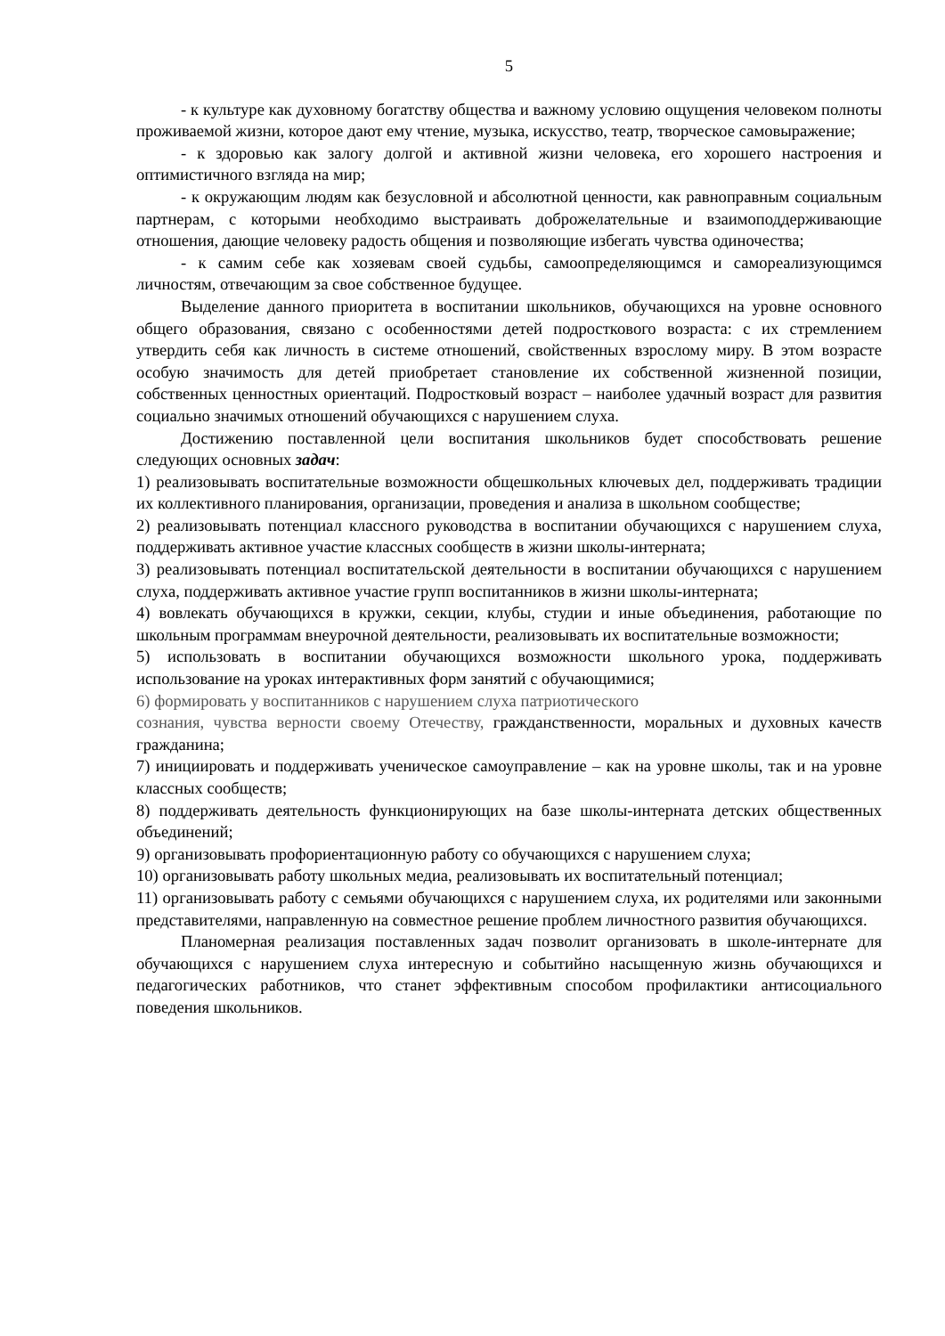5
- к культуре как духовному богатству общества и важному условию ощущения человеком полноты проживаемой жизни, которое дают ему чтение, музыка, искусство, театр, творческое самовыражение;
- к здоровью как залогу долгой и активной жизни человека, его хорошего настроения и оптимистичного взгляда на мир;
- к окружающим людям как безусловной и абсолютной ценности, как равноправным социальным партнерам, с которыми необходимо выстраивать доброжелательные и взаимоподдерживающие отношения, дающие человеку радость общения и позволяющие избегать чувства одиночества;
- к самим себе как хозяевам своей судьбы, самоопределяющимся и самореализующимся личностям, отвечающим за свое собственное будущее.
Выделение данного приоритета в воспитании школьников, обучающихся на уровне основного общего образования, связано с особенностями детей подросткового возраста: с их стремлением утвердить себя как личность в системе отношений, свойственных взрослому миру. В этом возрасте особую значимость для детей приобретает становление их собственной жизненной позиции, собственных ценностных ориентаций. Подростковый возраст – наиболее удачный возраст для развития социально значимых отношений обучающихся с нарушением слуха.
Достижению поставленной цели воспитания школьников будет способствовать решение следующих основных задач:
1) реализовывать воспитательные возможности общешкольных ключевых дел, поддерживать традиции их коллективного планирования, организации, проведения и анализа в школьном сообществе;
2) реализовывать потенциал классного руководства в воспитании обучающихся с нарушением слуха, поддерживать активное участие классных сообществ в жизни школы-интерната;
3) реализовывать потенциал воспитательской деятельности в воспитании обучающихся с нарушением слуха, поддерживать активное участие групп воспитанников в жизни школы-интерната;
4) вовлекать обучающихся в кружки, секции, клубы, студии и иные объединения, работающие по школьным программам внеурочной деятельности, реализовывать их воспитательные возможности;
5) использовать в воспитании обучающихся возможности школьного урока, поддерживать использование на уроках интерактивных форм занятий с обучающимися;
6) формировать у воспитанников с нарушением слуха патриотического
сознания, чувства верности своему Отечеству, гражданственности, моральных и духовных качеств гражданина;
7) инициировать и поддерживать ученическое самоуправление – как на уровне школы, так и на уровне классных сообществ;
8) поддерживать деятельность функционирующих на базе школы-интерната детских общественных объединений;
9) организовывать профориентационную работу со обучающихся с нарушением слуха;
10) организовывать работу школьных медиа, реализовывать их воспитательный потенциал;
11) организовывать работу с семьями обучающихся с нарушением слуха, их родителями или законными представителями, направленную на совместное решение проблем личностного развития обучающихся.
Планомерная реализация поставленных задач позволит организовать в школе-интернате для обучающихся с нарушением слуха интересную и событийно насыщенную жизнь обучающихся и педагогических работников, что станет эффективным способом профилактики антисоциального поведения школьников.